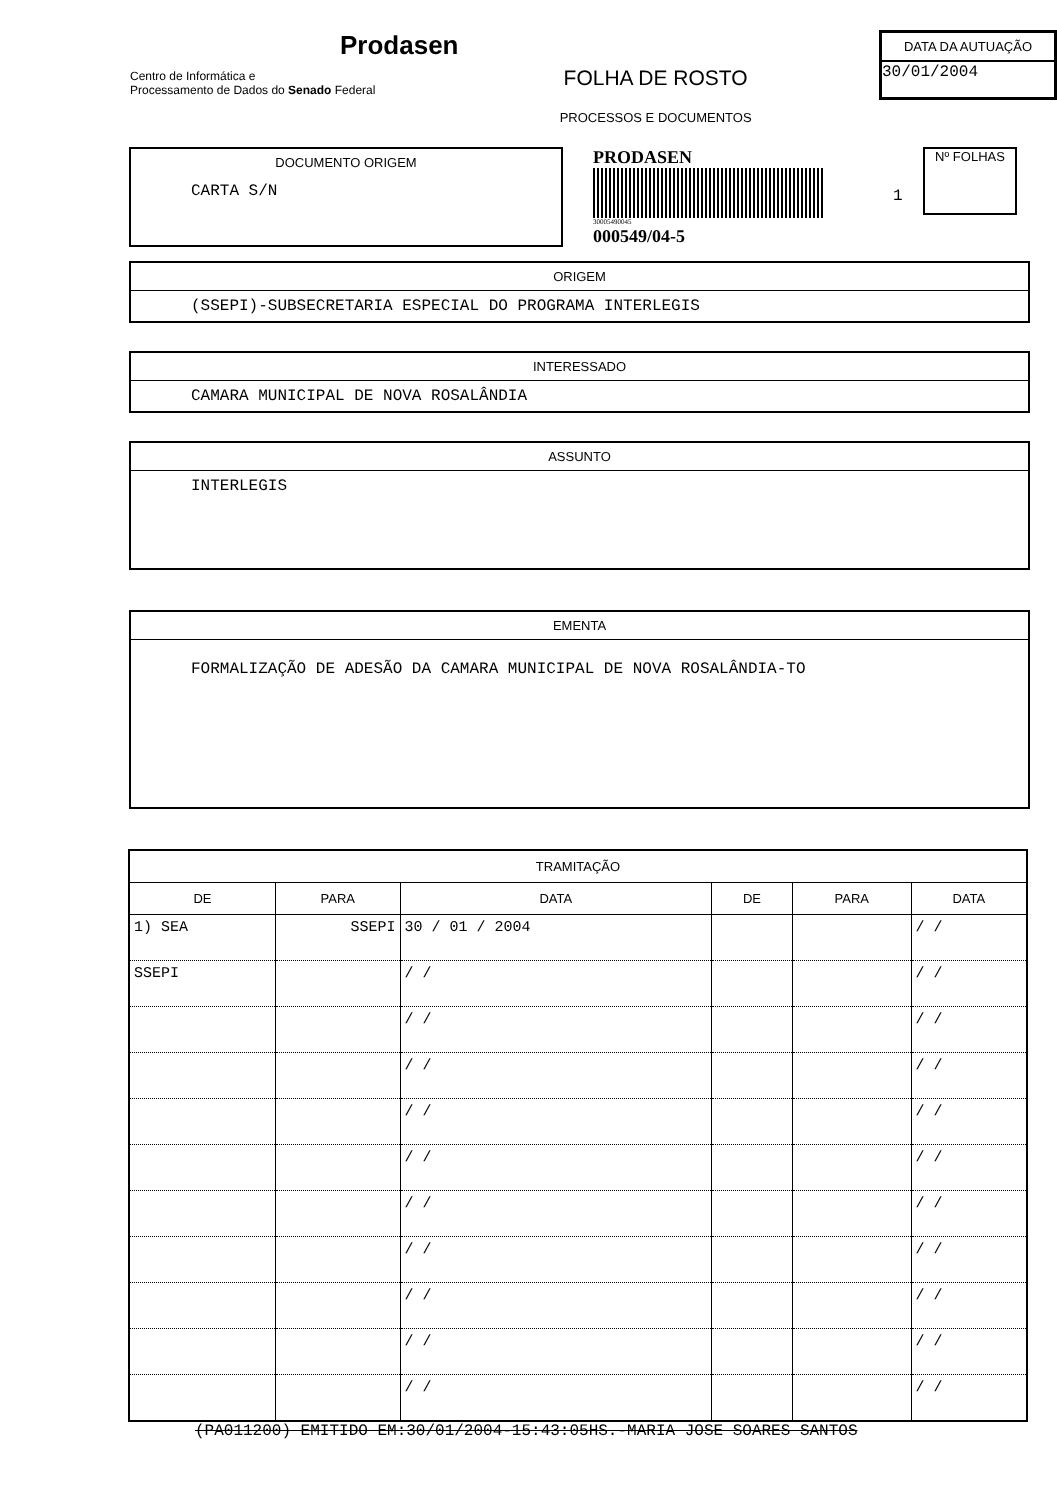Prodasen
Centro de Informática e
Processamento de Dados do Senado Federal
FOLHA DE ROSTO
PROCESSOS E DOCUMENTOS
DATA DA AUTUAÇÃO
30/01/2004
DOCUMENTO ORIGEM
CARTA S/N
PRODASEN
30005490045
000549/04-5
1
Nº FOLHAS
ORIGEM
(SSEPI)-SUBSECRETARIA ESPECIAL DO PROGRAMA INTERLEGIS
INTERESSADO
CAMARA MUNICIPAL DE NOVA ROSALÂNDIA
ASSUNTO
INTERLEGIS
EMENTA
FORMALIZAÇÃO DE ADESÃO DA CAMARA MUNICIPAL DE NOVA ROSALÂNDIA-TO
| TRAMITAÇÃO | | | | | |
| --- | --- | --- | --- | --- | --- |
| DE | PARA | DATA | DE | PARA | DATA |
| 1) SEA | SSEPI | 30 / 01 / 2004 | | | / / |
| SSEPI | | / / | | | / / |
| | | / / | | | / / |
| | | / / | | | / / |
| | | / / | | | / / |
| | | / / | | | / / |
| | | / / | | | / / |
| | | / / | | | / / |
| | | / / | | | / / |
| | | / / | | | / / |
| | | / / | | | / / |
(PA011200) EMITIDO EM:30/01/2004-15:43:05HS.-MARIA JOSE SOARES SANTOS